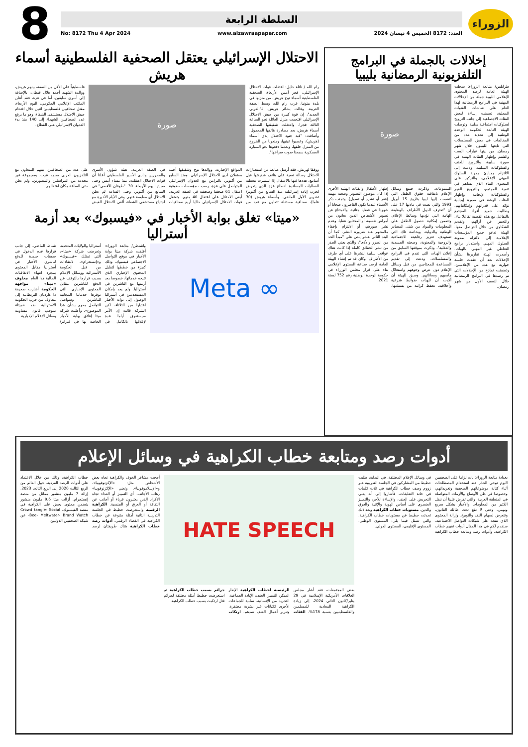الزوراء
السلطة الرابعة
العدد: 8172 الخميس 4 نيسان 2024 www.alzawraapaper.com No: 8172 Thu 4 Apr 2024
8
إخلالات بالجملة في البرامج التلفزيونية الرمضانية بليبيا
طرابلس/ متابعة الزوراء: سجلت الهيئة العامة لرصد المحتوى الإعلامي الليبية جملة من الإخلالات المهنية في البرامج الرمضانية لهذا العام على شاشات القنوات المحلية، تضمنت إساءة لبعض الفئات الاجتماعية إلى جانب الترويج لسلوكيات اجتماعية سلبية. وتوصلت الهيئة التابعة لحكومة الوحدة الوطنية إلى تحديد عدد من المخالفات في بعض المسلسلات التي تابعها الليبيون خلال شهر رمضان، من بينها عبارات السب والشتم وإظهار الفئات الهشة في صورة سلبية، والترويج للعنف والسلوكيات السلبية. ودعت إلى الالتزام بمبادئ مدونة السلوك المهني الإعلامي، والتركيز على المحتوى البناء الذي يساهم في تنمية المجتمع، والترويج للقيم والسلوكيات الإيجابية، وإظهار الفئات الهشة في صورة إيجابية تؤكد على قدراتهم وإمكانياتهم. وطالبت جميع أفراد المجتمع بالتفاعل مع هذه القضية تفاعلا بناء، والتعبير عن آرائهم، وتقديم الشكاوى من خلال التواصل معها. الهيئة تدعو جميع المؤسسات الإعلامية إلى الالتزام بمدونة السلوك المهني واستدبار برامج التعاطي غير المهني بالهبات. وأصدرت الهيئة تقاريرها بشأن الإخلالات بعد أن عقدت جلسة حوارية مع عدد من الإعلاميين، وتضمنت نماذج من الإخلالات التي تم رصدها في البرامج الرمضانية خلال النصف الأول من شهر رمضان.
صورة
الممنوعات، وذكرت جميع وسائل الإعلام باتفاقية حقوق الطفل التي انضمت إليها ليبيا بتاريخ 15 أبريل 1993 والتي نصت في مادتها 17 على أن "تعترف الدول الأطراف بالوظيفة الهامة التي تؤديها وسائط الإعلام، وتضمن إمكانية حصول الطفل على المعلومات والمواد من شتى المصادر الوطنية والدولية، وبخاصة تلك التي تستهدف تعزيز رفاهيته الاجتماعية والروحية والمعنوية، وصحته الجسدية والعقلية". وذكرت بموقفها السابق من إعلان الهبات التي تقدم في البرامج والمسلسلات، ودعت إلى تقديم المساعدة للمحتاجين من قبل وسائل الإعلام دون عرض وجوههم واستغلال مآسيهم ومعاناتهم. وسبق للهيئة أن أكدت أن للهبات ضوابط شرعية وأخلاقية، تحفظ كرامة من يستلمها. إظهار الأطفال والفئات الهشة الأخرى إذا كان موضوع التصوير وضعية مهينة (فقر أو تشرد أو تسول)، وتجنب ذكر الأسماء عندما يكون القاصرون ضحايا أو شهودا في قضايا جنائية، والامتناع عن تصوير الأشخاص الذين يعانون من أمراض نفسية، أو المختلين عقليا، وعدم نشر صورهم، أو الالتزام بإخفاء ملامحهم عند ضرورة النشر. كما أن البند الثاني عشر ينص على "مبدأ الحد من الضرر والأذى"، والذي يعني الحذر من نشر الحقائق كاملة إذا كانت هناك عواقب سلبية لنشرها على أي طرف من الأطراف. وكان قد تم إنشاء الهيئة العامة لرصد صناعة المحتوى الإعلامي بناء على قرار مجلس الوزراء في حكومة الوحدة الوطنية رقم 752 لسنة 2021.
الاحتلال الإسرائيلي يعتقل الصحفية الفلسطينية أسماء هريش
رام الله / نائلة خليل: اعتقلت قوات الاحتلال الإسرائيلي، فجر أمس الأربعاء، الصحفية الفلسطينية أسماء نوح هريش، من منزلها في بلدة بيتونيا، غرب رام الله، وسط الضفة الغربية. وقالت بشائر هريش، لـ"العربي الجديد"، إن قوة كبيرة من جيش الاحتلال الإسرائيلي اقتحمت منزل العائلة نحو الساعة الثالثة فجرا، واعتقلت شقيقتها الصحفية أسماء هريش، بعد مصادرة هاتفها المحمول. وأضافت: "قيد جنود الاحتلال يدي أسماء (هريش)، وعصبوا عينيها، ومنعونا من الخروج من المنزل خلفها، وبعدما دفعوها نحو السيارة العسكرية سمعنا صوت صراخها".
صورة
فلسطينياً على الأقل من الضفة، بينهم هريش، ووالدة الشهيد أحمد هلال غيظان، بالإضافة إلى أسرى سابقين. أما في غزة، فقد أعلن المكتب الإعلامي الحكومي، اليوم الأربعاء، مقتل صحافيين فلسطينيين اثنين خلال اقتحام جيش الاحتلال مستشفى الشفاء، وهو ما يرفع عدد الصحافيين الشهداء إلى 140 منذ بدء العدوان الإسرائيلي على القطاع.
ووفقا لهريش، فقد أرسل ضابط من استخبارات الاحتلال رسالة نصية على هاتف شقيقتها قبل أسابيع، هددها فيها بالاعتقال إذا استمرت بتغطية الفعاليات المساندة لقطاع غزة الذي يتعرض لحرب إبادة إسرائيلية منذ السابع من أكتوبر/تشرين الأول الماضي. وأسماء هريش (30 عاما)، صحافية مستقلة تتعاون مع عدد من المواقع الإخبارية، ووالدها نوح وشقيقها أحمد معتقلان لدى الاحتلال الإسرائيلي. ومنذ السابع من أكتوبر، بالتزامن مع العدوان الإسرائيلي المتواصل على غزة، رصدت مؤسسات حقوقية اعتقال 61 صحفيا وصحفية في الضفة الغربية، أبقى الاحتلال على اعتقال 40 منهم. وتعتقل قوات الاحتلال الإسرائيلي حاليا أربع صحافيات في الضفة الغربية. هيئة شؤون الأسرى والمحررين ونادي الأسير الفلسطيني أعلنا أن قوات الاحتلال اعتقلت، منذ مساء أمس وحتى صباح اليوم الأربعاء، 30. "طوفان الأقصى" في السابع من أكتوبر، وحتى الساعة لم يعلن الاحتلال أي معلومة عنهم. وفي الأيام الأخيرة مع اجتياح مستشفى الشفاء، ألقى الاحتلال القبض على عدد من الصحافيين، بينهم المتعاون مع التلفزيون العربي محمد عرب، ومجموعة غير محددة من المراسلين والمصورين، ولم يعلن حتى الساعة مكان اعتقالهم.
«ميتا» تغلق بوابة الأخبار في «فيسبوك» بعد أزمة أستراليا
∞ Meta
واشنطن/ متابعة الزوراء: أغلقت شركة ميتا بوابة الأخبار في موقع التواصل الاجتماعي فيسبوك، وذلك كجزء من خططها لتقليل المحتوى الإخباري الذي تتيحه خدماتها، خصوصا بعد أزمتها مع الناشرين في أستراليا. ولم يعد بإمكان المستخدمين في أستراليا الوصول إلى بوابة الأخبار اعتبارا من الثلاثاء، لكن الشركة قالت إن الأمر سيستغرق أياما عدة لإغلاقها بالكامل في أستراليا والولايات المتحدة. وتعرضت شركة «ميتا»، التي تمتلك «فيسبوك» و«إنستغرام»، لانتقادات من قبل الحكومة الأسترالية ووسائل الإعلام بسبب قرارها بالتوقف عن الدفع للناشرين مقابل المحتوى الإخباري. التي توفرها خدماتنا المجانية للناشرين وسواصل التواصل معهم بشأن هذا الموضوع». وأعلنت شركة ميتا إغلاق بوابة الأخبار الخاصة بها في فبراير/شباط الماضي، إلى جانب قرارها عدم الدخول في صفقات جديدة للدفع لناشري الأخبار في أستراليا مقابل المحتوى بمجرد انتهاء الاتفاقيات الحالية هذا العام. مخاوف «ميتا» مواجهة الحكومة أشارت صحيفة ذا غارديان البريطانية إلى مخاوف من حرب الحكومة الأسترالية ضد «ميتا» بموجب قانون مساومة وسائل الإعلام الإخبارية.
أدوات رصد ومتابعة خطاب الكراهية في وسائل الإعلام
بغداد/ متابعة الزوراء: بات لزاما على الصحفيين اليوم توخي الحذر عند استخدام المصطلحات أثناء كتابة موضوعاتهم الصحفية وتغريداتهم، وخصوصا في ظل الأوضاع والأزمات المتواصلة في المنطقة العربية، والتي تفرض علينا أن ننقل الكثير من المعلومات والأخبار بشكل سريع ويومي، وحتى لا نقع تحت طائلة القانون، ونتعرض لسهام النقد والتوبيخ، وإزالة المحتوى الذي تنتجه على شبكات التواصل الاجتماعية. سنقدم لكم في هذا المقال أدوات تقييم خطاب الكراهية، وأدوات رصد ومتابعة خطاب الكراهية في وسائل الإعلام المختلفة. في البداية، طلبت حطيط من المشاركين في الجلسة التدريبية عبر زووم وصف خطاب الكراهية في ثلاث كلمات في خانة التعليقات، فأشاروا إلى أنه يعني التحريض على العنف، والإساءة للآخر، والتمييز العنصري على أساس الهوية والإثنية والعرق والدين. مستويات خطاب الكراهية وبعد ذلك تحدثت حطيط عن مستويات خطاب الكراهية، والتي تتمثل فيما يلي: المستوى الوطني، المستوى الإقليمي، المستوى الدولي.
HATE SPEECH
بعض المجتمعات، فقد أشار مجلس العلاقات الأمريكية الإسلامية في 29 يناير/كانون الثاني 2024، إلى زيادة الكراهية المعادية للمسلمين والفلسطينيين بنسبة 178%. الفئات الرئيسية لخطاب الكراهية الإنذار المبكر، التمييز، العنف، الإبادة الجماعية، التجريد من الإنسانية. سلبية للجماعات الأخرى ككيانات غير بشرية محتقرة، وتبرير أعمال العنف ضدهم. ارتكاب جرائم بسبب خطاب الكراهية ثم استعرضت حطيط أمثلة مختلفة لجرائم قتل ارتكبت بسبب خطاب الكراهية.
أججت مشاعر الخوف والكراهية تجاه بعض الأشخاص مثل: «الإكزنوفوبيا»، و«الإسلاموفوبيا». وتعني «الإكزنوفوبيا» رهاب الأجانب، أي التمييز أو العداء تجاه الأفراد الذين يعتبرون غرباء أو أجانب عن الثقافة أو العرق أو الجنسية. الكراهية الرقمية واستعرضت حطيط في الجلسة التدريبية الثانية أمثلة متنوعة عن خطاب الكراهية في الفضاء الرقمي. أدوات رصد خطاب الكراهية هناك طريقتان لرصد خطاب الكراهية، وذلك من خلال الاعتماد على أدوات الرصد الفردية. حول العالم من الربع الثالث 2020 إلى الربع الثالث 2023. إزالة 7 مليون منشور مماثل من منصة إنستجرام. أزالت ميتا 9.6 مليون منشور يتضمن محتوى يحض على الكراهية في منصة الفيسبوك. Crowd tangle- Social Bee- Meltwater- Brand Watch- عن شبكة الصحفيين الدوليين